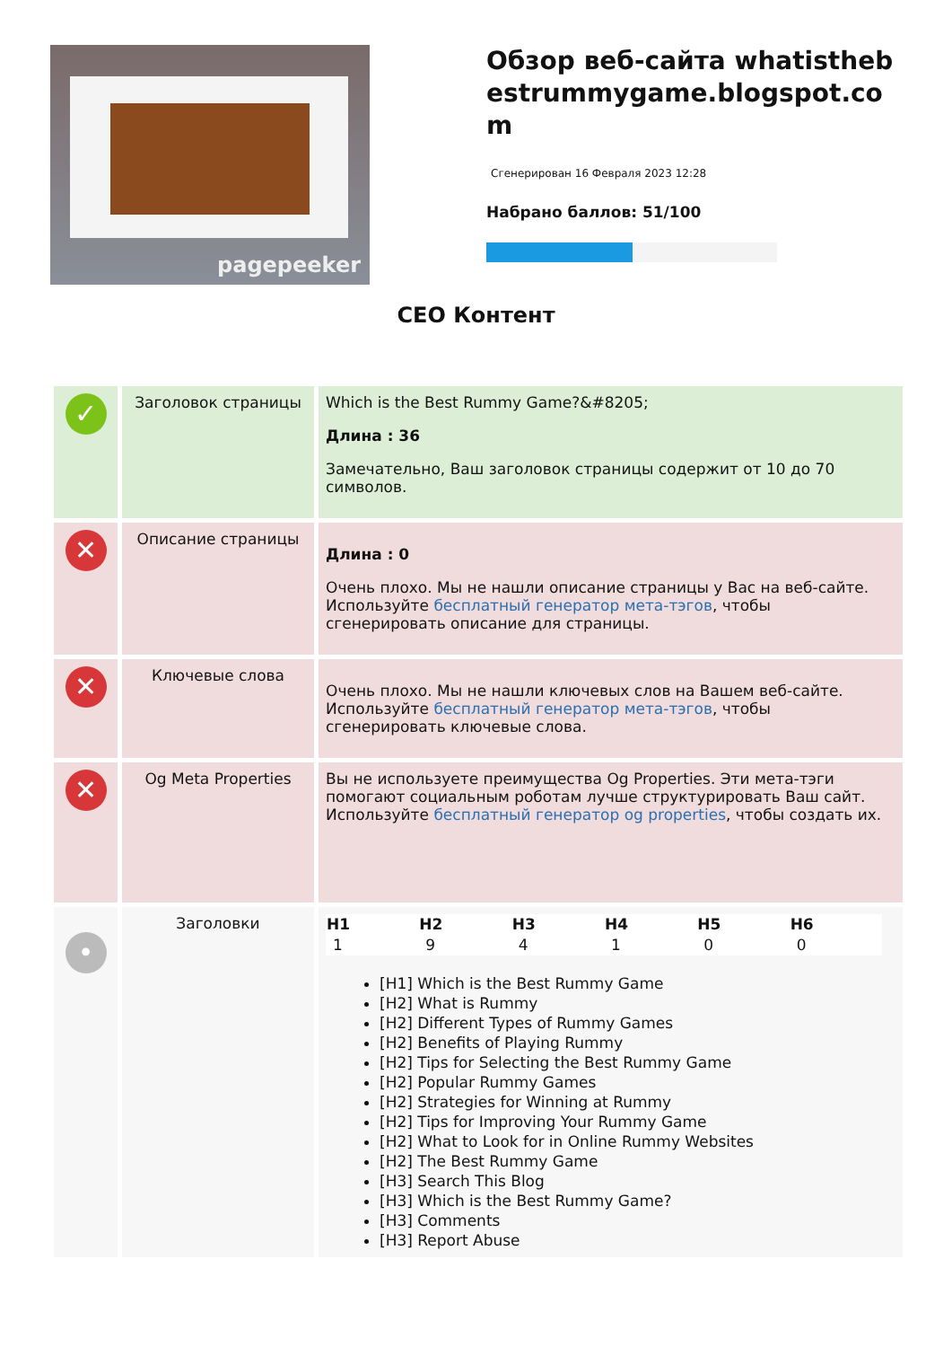pagepeeker
Обзор веб-сайта whatisthebestrummygame.blogspot.com
Сгенерирован 16 Февраля 2023 12:28
Набрано баллов: 51/100
CEO Контент
| ✓ | Заголовок страницы | Which is the Best Rummy Game?&#8205; Длина : 36 Замечательно, Ваш заголовок страницы содержит от 10 до 70 символов. |
| ✕ | Описание страницы | Длина : 0 Очень плохо. Мы не нашли описание страницы у Вас на веб-сайте. Используйте бесплатный генератор мета-тэгов , чтобы сгенерировать описание для страницы. |
| ✕ | Ключевые слова | Очень плохо. Мы не нашли ключевых слов на Вашем веб-сайте. Используйте бесплатный генератор мета-тэгов , чтобы сгенерировать ключевые слова. |
| ✕ | Og Meta Properties | Вы не используете преимущества Og Properties. Эти мета-тэги помогают социальным роботам лучше структурировать Ваш сайт. Используйте бесплатный генератор og properties , чтобы создать их. |
| • | Заголовки | / H1 / H2 / H3 / H4 / H5 / H6 / / --- / --- / --- / --- / --- / --- / / 1 / 9 / 4 / 1 / 0 / 0 / [H1] Which is the Best Rummy Game [H2] What is Rummy [H2] Different Types of Rummy Games [H2] Benefits of Playing Rummy [H2] Tips for Selecting the Best Rummy Game [H2] Popular Rummy Games [H2] Strategies for Winning at Rummy [H2] Tips for Improving Your Rummy Game [H2] What to Look for in Online Rummy Websites [H2] The Best Rummy Game [H3] Search This Blog [H3] Which is the Best Rummy Game? [H3] Comments [H3] Report Abuse |